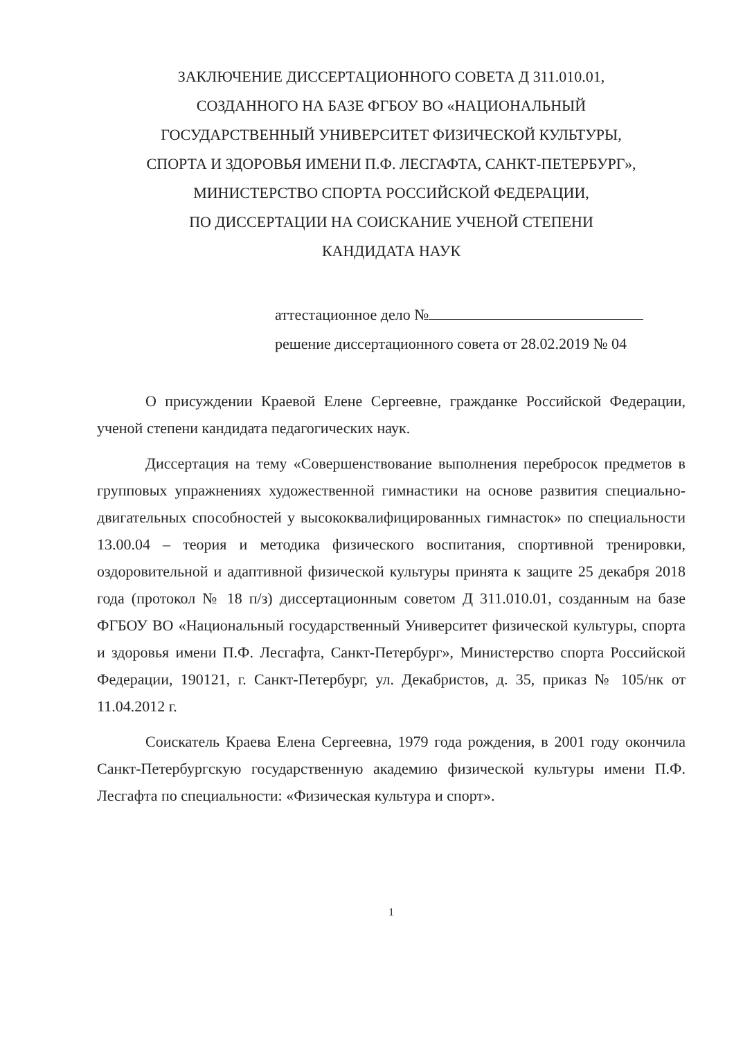ЗАКЛЮЧЕНИЕ ДИССЕРТАЦИОННОГО СОВЕТА Д 311.010.01,
СОЗДАННОГО НА БАЗЕ ФГБОУ ВО «НАЦИОНАЛЬНЫЙ
ГОСУДАРСТВЕННЫЙ УНИВЕРСИТЕТ ФИЗИЧЕСКОЙ КУЛЬТУРЫ,
СПОРТА И ЗДОРОВЬЯ ИМЕНИ П.Ф. ЛЕСГАФТА, САНКТ-ПЕТЕРБУРГ»,
МИНИСТЕРСТВО СПОРТА РОССИЙСКОЙ ФЕДЕРАЦИИ,
ПО ДИССЕРТАЦИИ НА СОИСКАНИЕ УЧЕНОЙ СТЕПЕНИ
КАНДИДАТА НАУК
аттестационное дело №
решение диссертационного совета от 28.02.2019 № 04
О присуждении Краевой Елене Сергеевне, гражданке Российской Федерации, ученой степени кандидата педагогических наук.
Диссертация на тему «Совершенствование выполнения перебросок предметов в групповых упражнениях художественной гимнастики на основе развития специально-двигательных способностей у высококвалифицированных гимнасток» по специальности 13.00.04 – теория и методика физического воспитания, спортивной тренировки, оздоровительной и адаптивной физической культуры принята к защите 25 декабря 2018 года (протокол № 18 п/з) диссертационным советом Д 311.010.01, созданным на базе ФГБОУ ВО «Национальный государственный Университет физической культуры, спорта и здоровья имени П.Ф. Лесгафта, Санкт-Петербург», Министерство спорта Российской Федерации, 190121, г. Санкт-Петербург, ул. Декабристов, д. 35, приказ № 105/нк от 11.04.2012 г.
Соискатель Краева Елена Сергеевна, 1979 года рождения, в 2001 году окончила Санкт-Петербургскую государственную академию физической культуры имени П.Ф. Лесгафта по специальности: «Физическая культура и спорт».
1